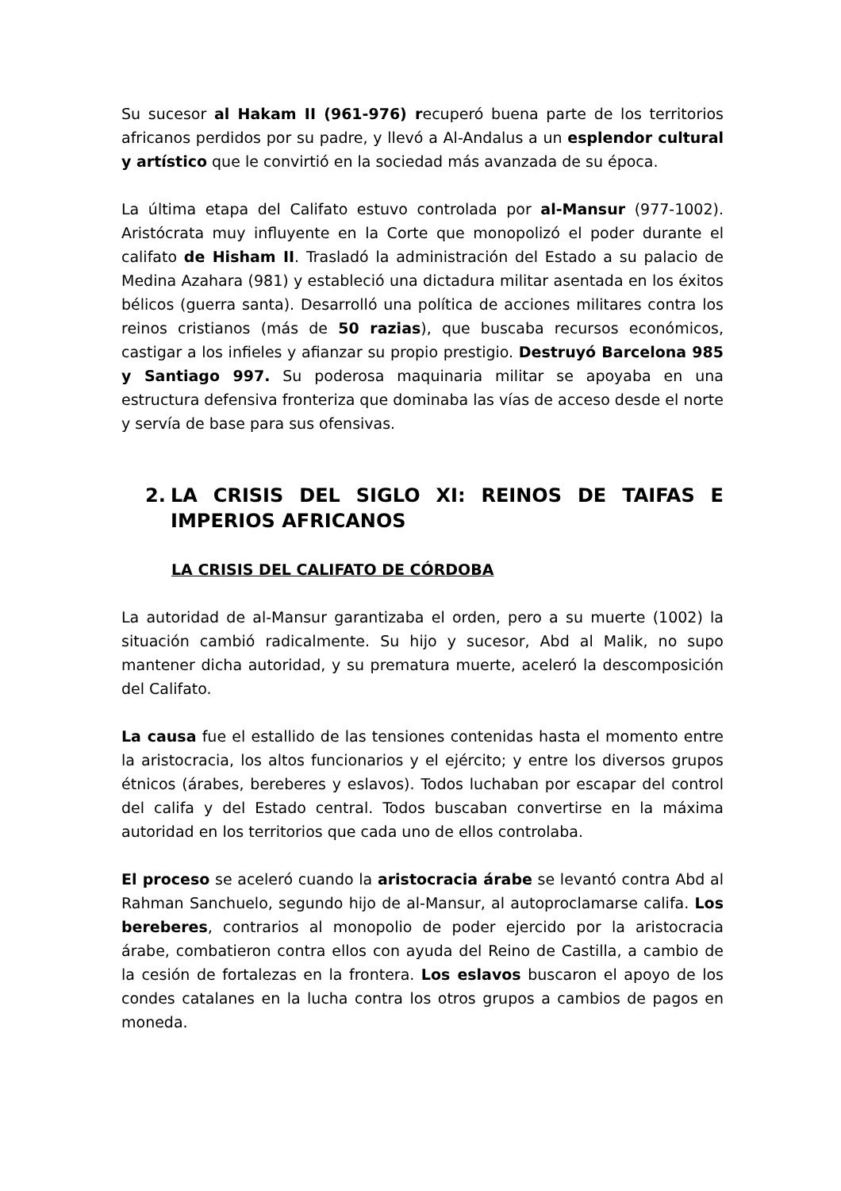Su sucesor al Hakam II (961-976) recuperó buena parte de los territorios africanos perdidos por su padre, y llevó a Al-Andalus a un esplendor cultural y artístico que le convirtió en la sociedad más avanzada de su época.
La última etapa del Califato estuvo controlada por al-Mansur (977-1002). Aristócrata muy influyente en la Corte que monopolizó el poder durante el califato de Hisham II. Trasladó la administración del Estado a su palacio de Medina Azahara (981) y estableció una dictadura militar asentada en los éxitos bélicos (guerra santa). Desarrolló una política de acciones militares contra los reinos cristianos (más de 50 razias), que buscaba recursos económicos, castigar a los infieles y afianzar su propio prestigio. Destruyó Barcelona 985 y Santiago 997. Su poderosa maquinaria militar se apoyaba en una estructura defensiva fronteriza que dominaba las vías de acceso desde el norte y servía de base para sus ofensivas.
2. LA CRISIS DEL SIGLO XI: REINOS DE TAIFAS E IMPERIOS AFRICANOS
LA CRISIS DEL CALIFATO DE CÓRDOBA
La autoridad de al-Mansur garantizaba el orden, pero a su muerte (1002) la situación cambió radicalmente. Su hijo y sucesor, Abd al Malik, no supo mantener dicha autoridad, y su prematura muerte, aceleró la descomposición del Califato.
La causa fue el estallido de las tensiones contenidas hasta el momento entre la aristocracia, los altos funcionarios y el ejército; y entre los diversos grupos étnicos (árabes, bereberes y eslavos). Todos luchaban por escapar del control del califa y del Estado central. Todos buscaban convertirse en la máxima autoridad en los territorios que cada uno de ellos controlaba.
El proceso se aceleró cuando la aristocracia árabe se levantó contra Abd al Rahman Sanchuelo, segundo hijo de al-Mansur, al autoproclamarse califa. Los bereberes, contrarios al monopolio de poder ejercido por la aristocracia árabe, combatieron contra ellos con ayuda del Reino de Castilla, a cambio de la cesión de fortalezas en la frontera. Los eslavos buscaron el apoyo de los condes catalanes en la lucha contra los otros grupos a cambios de pagos en moneda.